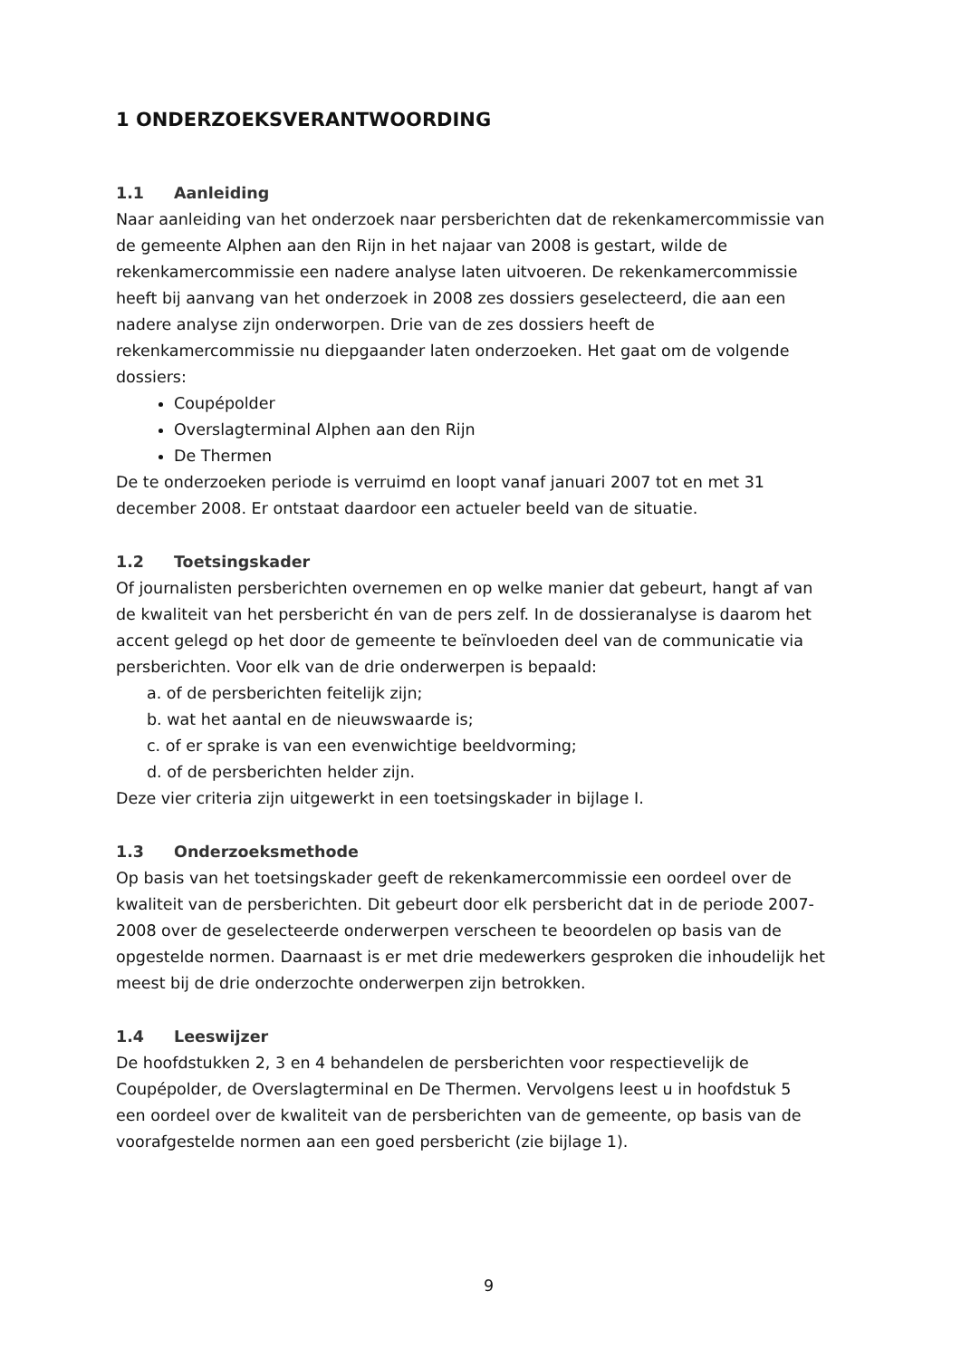1 ONDERZOEKSVERANTWOORDING
1.1 Aanleiding
Naar aanleiding van het onderzoek naar persberichten dat de rekenkamercommissie van de gemeente Alphen aan den Rijn in het najaar van 2008 is gestart, wilde de rekenkamercommissie een nadere analyse laten uitvoeren. De rekenkamercommissie heeft bij aanvang van het onderzoek in 2008 zes dossiers geselecteerd, die aan een nadere analyse zijn onderworpen. Drie van de zes dossiers heeft de rekenkamercommissie nu diepgaander laten onderzoeken. Het gaat om de volgende dossiers:
Coupépolder
Overslagterminal Alphen aan den Rijn
De Thermen
De te onderzoeken periode is verruimd en loopt vanaf januari 2007 tot en met 31 december 2008. Er ontstaat daardoor een actueler beeld van de situatie.
1.2 Toetsingskader
Of journalisten persberichten overnemen en op welke manier dat gebeurt, hangt af van de kwaliteit van het persbericht én van de pers zelf. In de dossieranalyse is daarom het accent gelegd op het door de gemeente te beïnvloeden deel van de communicatie via persberichten. Voor elk van de drie onderwerpen is bepaald:
a. of de persberichten feitelijk zijn;
b. wat het aantal en de nieuwswaarde is;
c. of er sprake is van een evenwichtige beeldvorming;
d. of de persberichten helder zijn.
Deze vier criteria zijn uitgewerkt in een toetsingskader in bijlage I.
1.3 Onderzoeksmethode
Op basis van het toetsingskader geeft de rekenkamercommissie een oordeel over de kwaliteit van de persberichten. Dit gebeurt door elk persbericht dat in de periode 2007-2008 over de geselecteerde onderwerpen verscheen te beoordelen op basis van de opgestelde normen. Daarnaast is er met drie medewerkers gesproken die inhoudelijk het meest bij de drie onderzochte onderwerpen zijn betrokken.
1.4 Leeswijzer
De hoofdstukken 2, 3 en 4 behandelen de persberichten voor respectievelijk de Coupépolder, de Overslagterminal en De Thermen. Vervolgens leest u in hoofdstuk 5 een oordeel over de kwaliteit van de persberichten van de gemeente, op basis van de voorafgestelde normen aan een goed persbericht (zie bijlage 1).
9